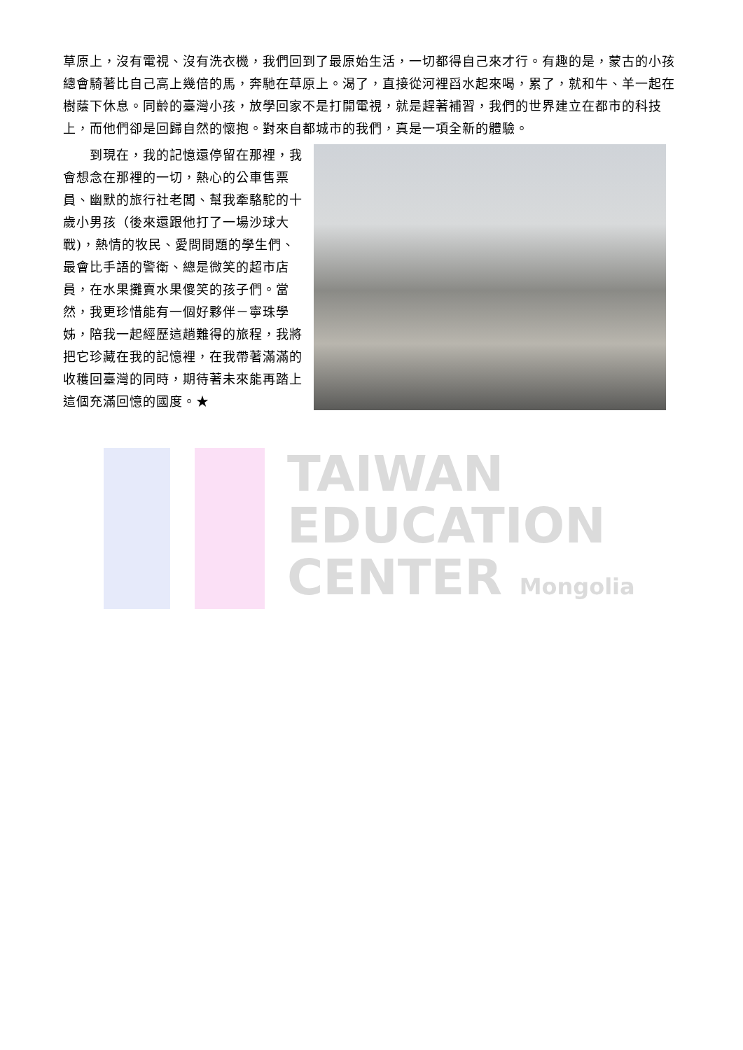TAIWAN
EDUCATION
CENTER Mongolia
草原上，沒有電視、沒有洗衣機，我們回到了最原始生活，一切都得自己來才行。有趣的是，蒙古的小孩總會騎著比自己高上幾倍的馬，奔馳在草原上。渴了，直接從河裡舀水起來喝，累了，就和牛、羊一起在樹蔭下休息。同齡的臺灣小孩，放學回家不是打開電視，就是趕著補習，我們的世界建立在都市的科技上，而他們卻是回歸自然的懷抱。對來自都城市的我們，真是一項全新的體驗。
　　到現在，我的記憶還停留在那裡，我會想念在那裡的一切，熱心的公車售票員、幽默的旅行社老闆、幫我牽駱駝的十歲小男孩（後來還跟他打了一場沙球大戰)，熱情的牧民、愛問問題的學生們、最會比手語的警衛、總是微笑的超市店員，在水果攤賣水果傻笑的孩子們。當然，我更珍惜能有一個好夥伴－寧珠學姊，陪我一起經歷這趟難得的旅程，我將把它珍藏在我的記憶裡，在我帶著滿滿的收穫回臺灣的同時，期待著未來能再踏上這個充滿回憶的國度。★